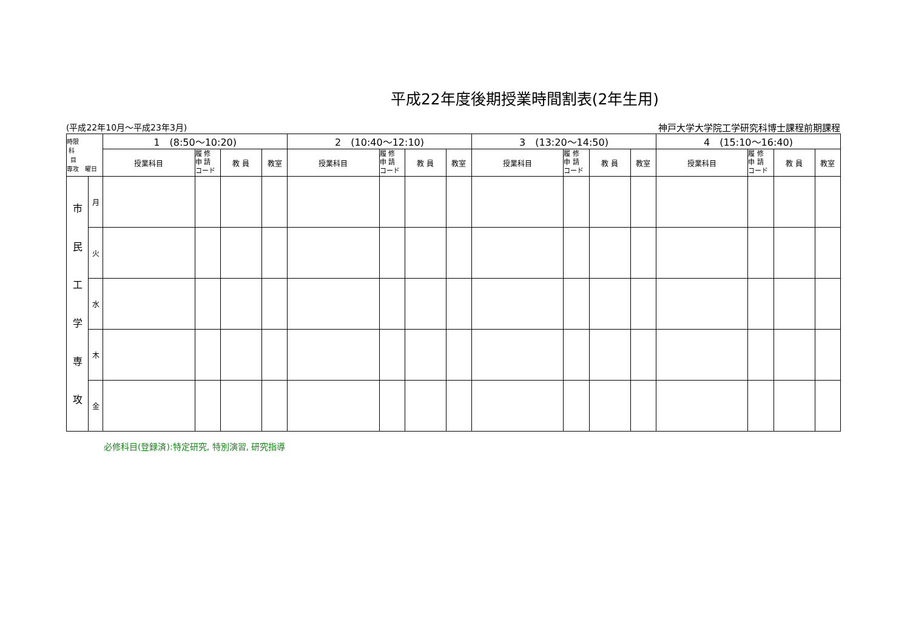平成22年度後期授業時間割表(2年生用)
(平成22年10月～平成23年3月) 神戸大学大学院工学研究科博士課程前期課程
| 時限 科 目 専攻 曜日 | | 1 (8:50～10:20) | | | | 2 (10:40～12:10) | | | | 3 (13:20～14:50) | | | | 4 (15:10～16:40) | | | |
| --- | --- | --- | --- | --- | --- | --- | --- | --- | --- | --- | --- | --- | --- | --- | --- | --- | --- |
| | | 授業科目 | 履 修 申 請 コード | 教 員 | 教室 | 授業科目 | 履 修 申 請 コード | 教 員 | 教室 | 授業科目 | 履 修 申 請 コード | 教 員 | 教室 | 授業科目 | 履 修 申 請 コード | 教 員 | 教室 |
| 市 民 工 学 専 攻 | 月 | | | | | | | | | | | | | | | | |
| | 火 | | | | | | | | | | | | | | | | |
| | 水 | | | | | | | | | | | | | | | | |
| | 木 | | | | | | | | | | | | | | | | |
| | 金 | | | | | | | | | | | | | | | | |
必修科目(登録済):特定研究, 特別演習, 研究指導